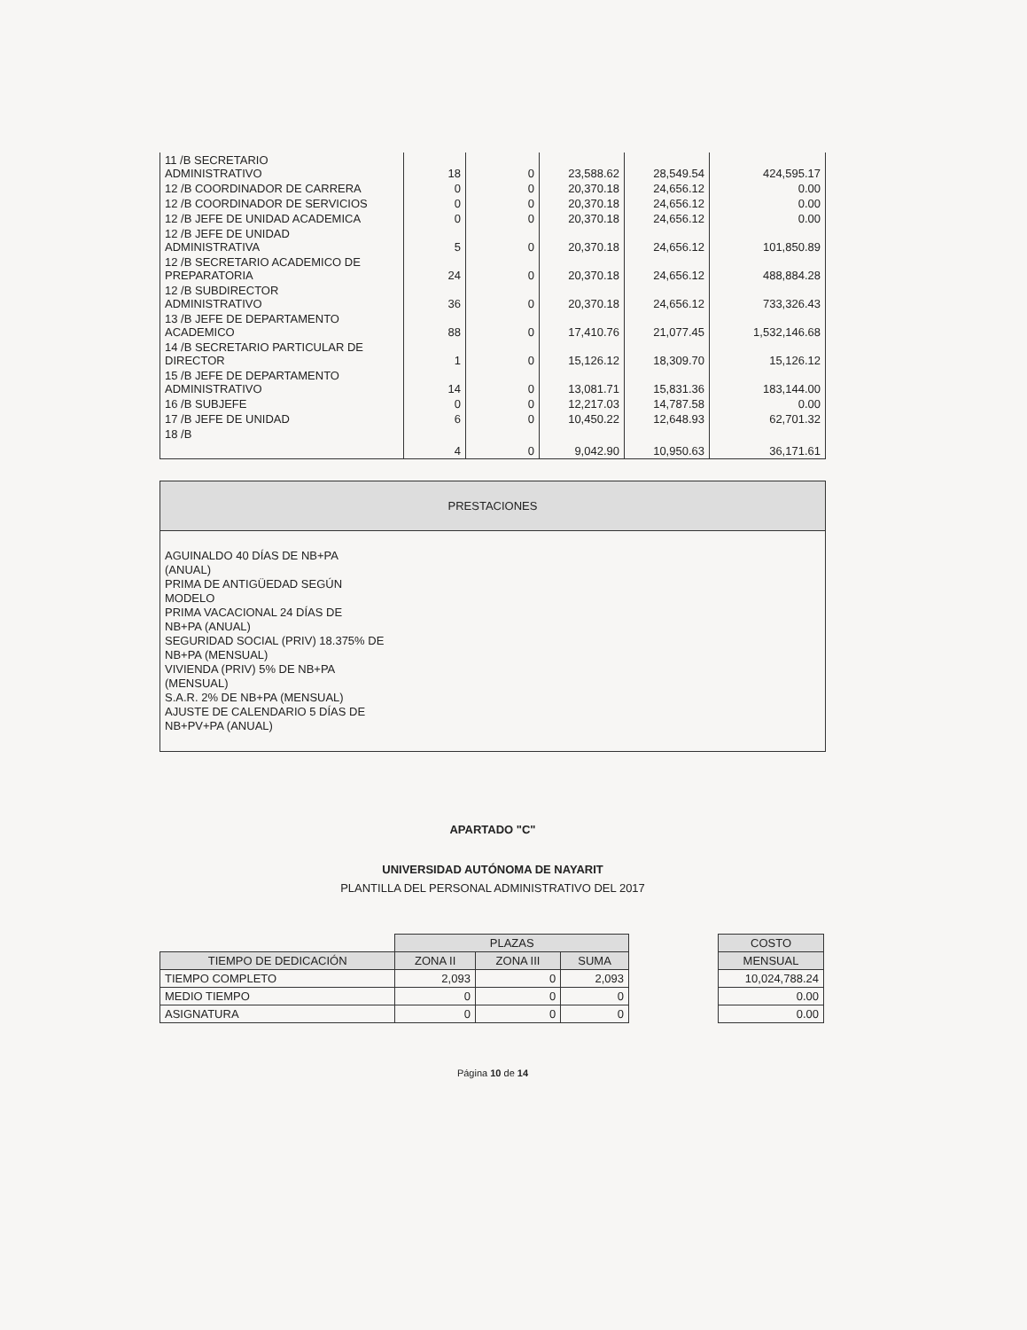| 11 /B SECRETARIO ADMINISTRATIVO | 18 | 0 | 23,588.62 | 28,549.54 | 424,595.17 |
| 12 /B COORDINADOR DE CARRERA | 0 | 0 | 20,370.18 | 24,656.12 | 0.00 |
| 12 /B COORDINADOR DE SERVICIOS | 0 | 0 | 20,370.18 | 24,656.12 | 0.00 |
| 12 /B JEFE DE UNIDAD ACADEMICA | 0 | 0 | 20,370.18 | 24,656.12 | 0.00 |
| 12 /B JEFE DE UNIDAD ADMINISTRATIVA | 5 | 0 | 20,370.18 | 24,656.12 | 101,850.89 |
| 12 /B SECRETARIO ACADEMICO DE PREPARATORIA | 24 | 0 | 20,370.18 | 24,656.12 | 488,884.28 |
| 12 /B SUBDIRECTOR ADMINISTRATIVO | 36 | 0 | 20,370.18 | 24,656.12 | 733,326.43 |
| 13 /B JEFE DE DEPARTAMENTO ACADEMICO | 88 | 0 | 17,410.76 | 21,077.45 | 1,532,146.68 |
| 14 /B SECRETARIO PARTICULAR DE DIRECTOR | 1 | 0 | 15,126.12 | 18,309.70 | 15,126.12 |
| 15 /B JEFE DE DEPARTAMENTO ADMINISTRATIVO | 14 | 0 | 13,081.71 | 15,831.36 | 183,144.00 |
| 16 /B SUBJEFE | 0 | 0 | 12,217.03 | 14,787.58 | 0.00 |
| 17 /B JEFE DE UNIDAD | 6 | 0 | 10,450.22 | 12,648.93 | 62,701.32 |
| 18 /B | 4 | 0 | 9,042.90 | 10,950.63 | 36,171.61 |
PRESTACIONES
AGUINALDO 40 DÍAS DE NB+PA
(ANUAL)
PRIMA DE ANTIGÜEDAD SEGÚN
MODELO
PRIMA VACACIONAL 24 DÍAS DE
NB+PA (ANUAL)
SEGURIDAD SOCIAL (PRIV) 18.375% DE
NB+PA (MENSUAL)
VIVIENDA (PRIV) 5% DE NB+PA
(MENSUAL)
S.A.R. 2% DE NB+PA (MENSUAL)
AJUSTE DE CALENDARIO 5 DÍAS DE
NB+PV+PA (ANUAL)
APARTADO "C"
UNIVERSIDAD AUTÓNOMA DE NAYARIT
PLANTILLA DEL PERSONAL ADMINISTRATIVO DEL 2017
| | PLAZAS | | |
| TIEMPO DE DEDICACIÓN | ZONA II | ZONA III | SUMA |
| TIEMPO COMPLETO | 2,093 | 0 | 2,093 |
| MEDIO TIEMPO | 0 | 0 | 0 |
| ASIGNATURA | 0 | 0 | 0 |
| COSTO |
| --- |
| MENSUAL |
| 10,024,788.24 |
| 0.00 |
| 0.00 |
Página 10 de 14